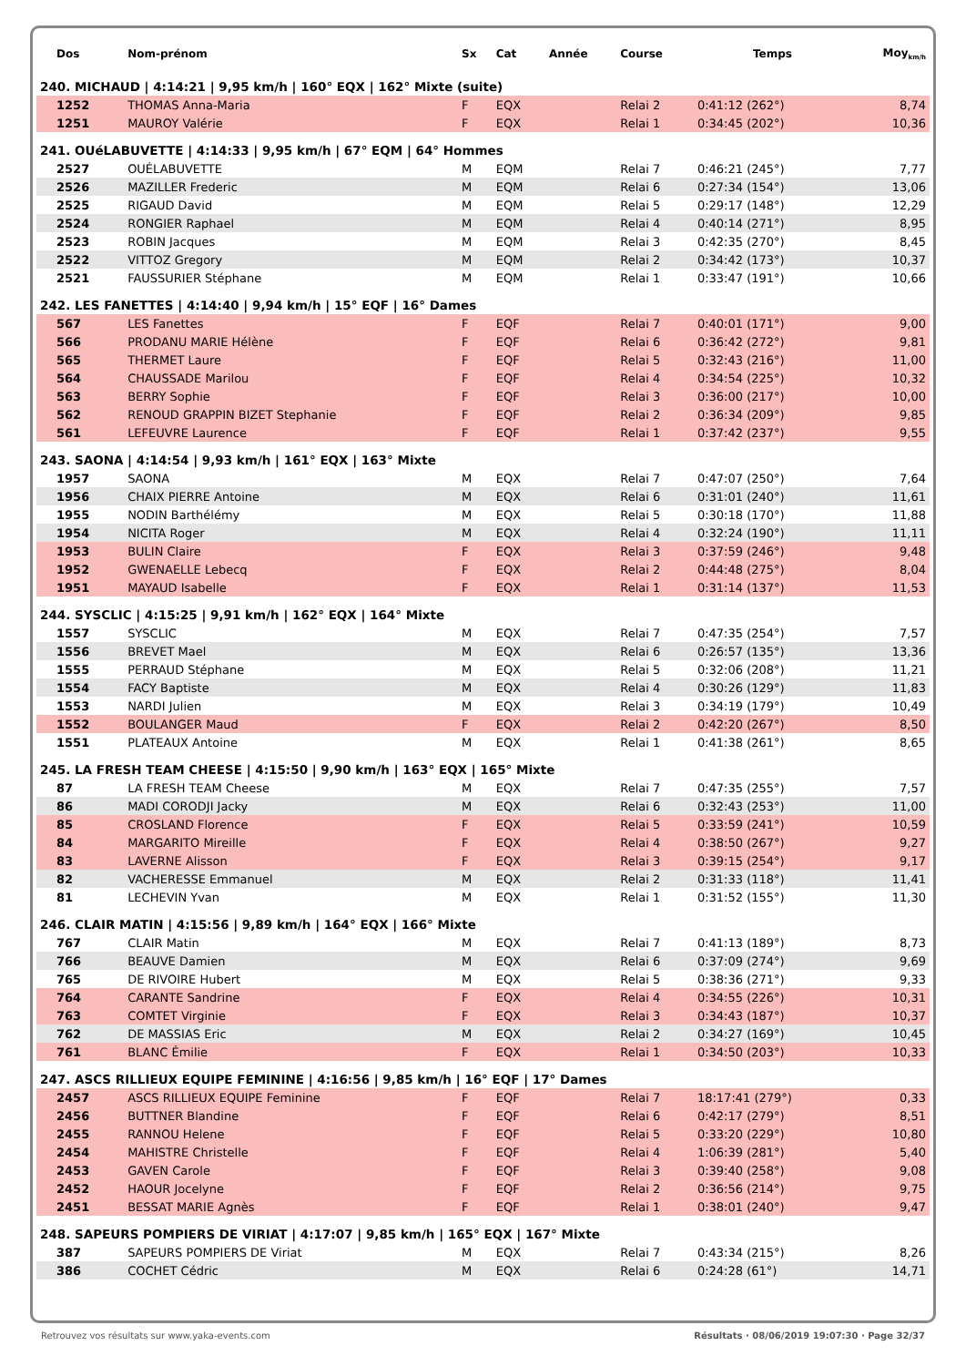| Dos | Nom-prénom | Sx | Cat | Année | Course | Temps | Moy<sub>km/h</sub> |
| --- | --- | --- | --- | --- | --- | --- | --- |
| 240. MICHAUD / 4:14:21 / 9,95 km/h / 160° EQX / 162° Mixte (suite) | | | | | | | |
| 1252 | THOMAS Anna-Maria | F | EQX | | Relai 2 | 0:41:12 (262°) | 8,74 |
| 1251 | MAUROY Valérie | F | EQX | | Relai 1 | 0:34:45 (202°) | 10,36 |
| 241. OUéLABUVETTE / 4:14:33 / 9,95 km/h / 67° EQM / 64° Hommes | | | | | | | |
| 2527 | OUÉLABUVETTE | M | EQM | | Relai 7 | 0:46:21 (245°) | 7,77 |
| 2526 | MAZILLER Frederic | M | EQM | | Relai 6 | 0:27:34 (154°) | 13,06 |
| 2525 | RIGAUD David | M | EQM | | Relai 5 | 0:29:17 (148°) | 12,29 |
| 2524 | RONGIER Raphael | M | EQM | | Relai 4 | 0:40:14 (271°) | 8,95 |
| 2523 | ROBIN Jacques | M | EQM | | Relai 3 | 0:42:35 (270°) | 8,45 |
| 2522 | VITTOZ Gregory | M | EQM | | Relai 2 | 0:34:42 (173°) | 10,37 |
| 2521 | FAUSSURIER Stéphane | M | EQM | | Relai 1 | 0:33:47 (191°) | 10,66 |
| 242. LES FANETTES / 4:14:40 / 9,94 km/h / 15° EQF / 16° Dames | | | | | | | |
| 567 | LES Fanettes | F | EQF | | Relai 7 | 0:40:01 (171°) | 9,00 |
| 566 | PRODANU MARIE Hélène | F | EQF | | Relai 6 | 0:36:42 (272°) | 9,81 |
| 565 | THERMET Laure | F | EQF | | Relai 5 | 0:32:43 (216°) | 11,00 |
| 564 | CHAUSSADE Marilou | F | EQF | | Relai 4 | 0:34:54 (225°) | 10,32 |
| 563 | BERRY Sophie | F | EQF | | Relai 3 | 0:36:00 (217°) | 10,00 |
| 562 | RENOUD GRAPPIN BIZET Stephanie | F | EQF | | Relai 2 | 0:36:34 (209°) | 9,85 |
| 561 | LEFEUVRE Laurence | F | EQF | | Relai 1 | 0:37:42 (237°) | 9,55 |
| 243. SAONA / 4:14:54 / 9,93 km/h / 161° EQX / 163° Mixte | | | | | | | |
| 1957 | SAONA | M | EQX | | Relai 7 | 0:47:07 (250°) | 7,64 |
| 1956 | CHAIX PIERRE Antoine | M | EQX | | Relai 6 | 0:31:01 (240°) | 11,61 |
| 1955 | NODIN Barthélémy | M | EQX | | Relai 5 | 0:30:18 (170°) | 11,88 |
| 1954 | NICITA Roger | M | EQX | | Relai 4 | 0:32:24 (190°) | 11,11 |
| 1953 | BULIN Claire | F | EQX | | Relai 3 | 0:37:59 (246°) | 9,48 |
| 1952 | GWENAELLE Lebecq | F | EQX | | Relai 2 | 0:44:48 (275°) | 8,04 |
| 1951 | MAYAUD Isabelle | F | EQX | | Relai 1 | 0:31:14 (137°) | 11,53 |
| 244. SYSCLIC / 4:15:25 / 9,91 km/h / 162° EQX / 164° Mixte | | | | | | | |
| 1557 | SYSCLIC | M | EQX | | Relai 7 | 0:47:35 (254°) | 7,57 |
| 1556 | BREVET Mael | M | EQX | | Relai 6 | 0:26:57 (135°) | 13,36 |
| 1555 | PERRAUD Stéphane | M | EQX | | Relai 5 | 0:32:06 (208°) | 11,21 |
| 1554 | FACY Baptiste | M | EQX | | Relai 4 | 0:30:26 (129°) | 11,83 |
| 1553 | NARDI Julien | M | EQX | | Relai 3 | 0:34:19 (179°) | 10,49 |
| 1552 | BOULANGER Maud | F | EQX | | Relai 2 | 0:42:20 (267°) | 8,50 |
| 1551 | PLATEAUX Antoine | M | EQX | | Relai 1 | 0:41:38 (261°) | 8,65 |
| 245. LA FRESH TEAM CHEESE / 4:15:50 / 9,90 km/h / 163° EQX / 165° Mixte | | | | | | | |
| 87 | LA FRESH TEAM Cheese | M | EQX | | Relai 7 | 0:47:35 (255°) | 7,57 |
| 86 | MADI CORODJI Jacky | M | EQX | | Relai 6 | 0:32:43 (253°) | 11,00 |
| 85 | CROSLAND Florence | F | EQX | | Relai 5 | 0:33:59 (241°) | 10,59 |
| 84 | MARGARITO Mireille | F | EQX | | Relai 4 | 0:38:50 (267°) | 9,27 |
| 83 | LAVERNE Alisson | F | EQX | | Relai 3 | 0:39:15 (254°) | 9,17 |
| 82 | VACHERESSE Emmanuel | M | EQX | | Relai 2 | 0:31:33 (118°) | 11,41 |
| 81 | LECHEVIN Yvan | M | EQX | | Relai 1 | 0:31:52 (155°) | 11,30 |
| 246. CLAIR MATIN / 4:15:56 / 9,89 km/h / 164° EQX / 166° Mixte | | | | | | | |
| 767 | CLAIR Matin | M | EQX | | Relai 7 | 0:41:13 (189°) | 8,73 |
| 766 | BEAUVE Damien | M | EQX | | Relai 6 | 0:37:09 (274°) | 9,69 |
| 765 | DE RIVOIRE Hubert | M | EQX | | Relai 5 | 0:38:36 (271°) | 9,33 |
| 764 | CARANTE Sandrine | F | EQX | | Relai 4 | 0:34:55 (226°) | 10,31 |
| 763 | COMTET Virginie | F | EQX | | Relai 3 | 0:34:43 (187°) | 10,37 |
| 762 | DE MASSIAS Eric | M | EQX | | Relai 2 | 0:34:27 (169°) | 10,45 |
| 761 | BLANC Émilie | F | EQX | | Relai 1 | 0:34:50 (203°) | 10,33 |
| 247. ASCS RILLIEUX EQUIPE FEMININE / 4:16:56 / 9,85 km/h / 16° EQF / 17° Dames | | | | | | | |
| 2457 | ASCS RILLIEUX EQUIPE Feminine | F | EQF | | Relai 7 | 18:17:41 (279°) | 0,33 |
| 2456 | BUTTNER Blandine | F | EQF | | Relai 6 | 0:42:17 (279°) | 8,51 |
| 2455 | RANNOU Helene | F | EQF | | Relai 5 | 0:33:20 (229°) | 10,80 |
| 2454 | MAHISTRE Christelle | F | EQF | | Relai 4 | 1:06:39 (281°) | 5,40 |
| 2453 | GAVEN Carole | F | EQF | | Relai 3 | 0:39:40 (258°) | 9,08 |
| 2452 | HAOUR Jocelyne | F | EQF | | Relai 2 | 0:36:56 (214°) | 9,75 |
| 2451 | BESSAT MARIE Agnès | F | EQF | | Relai 1 | 0:38:01 (240°) | 9,47 |
| 248. SAPEURS POMPIERS DE VIRIAT / 4:17:07 / 9,85 km/h / 165° EQX / 167° Mixte | | | | | | | |
| 387 | SAPEURS POMPIERS DE Viriat | M | EQX | | Relai 7 | 0:43:34 (215°) | 8,26 |
| 386 | COCHET Cédric | M | EQX | | Relai 6 | 0:24:28 (61°) | 14,71 |
Retrouvez vos résultats sur www.yaka-events.com Résultats · 08/06/2019 19:07:30 · Page 32/37